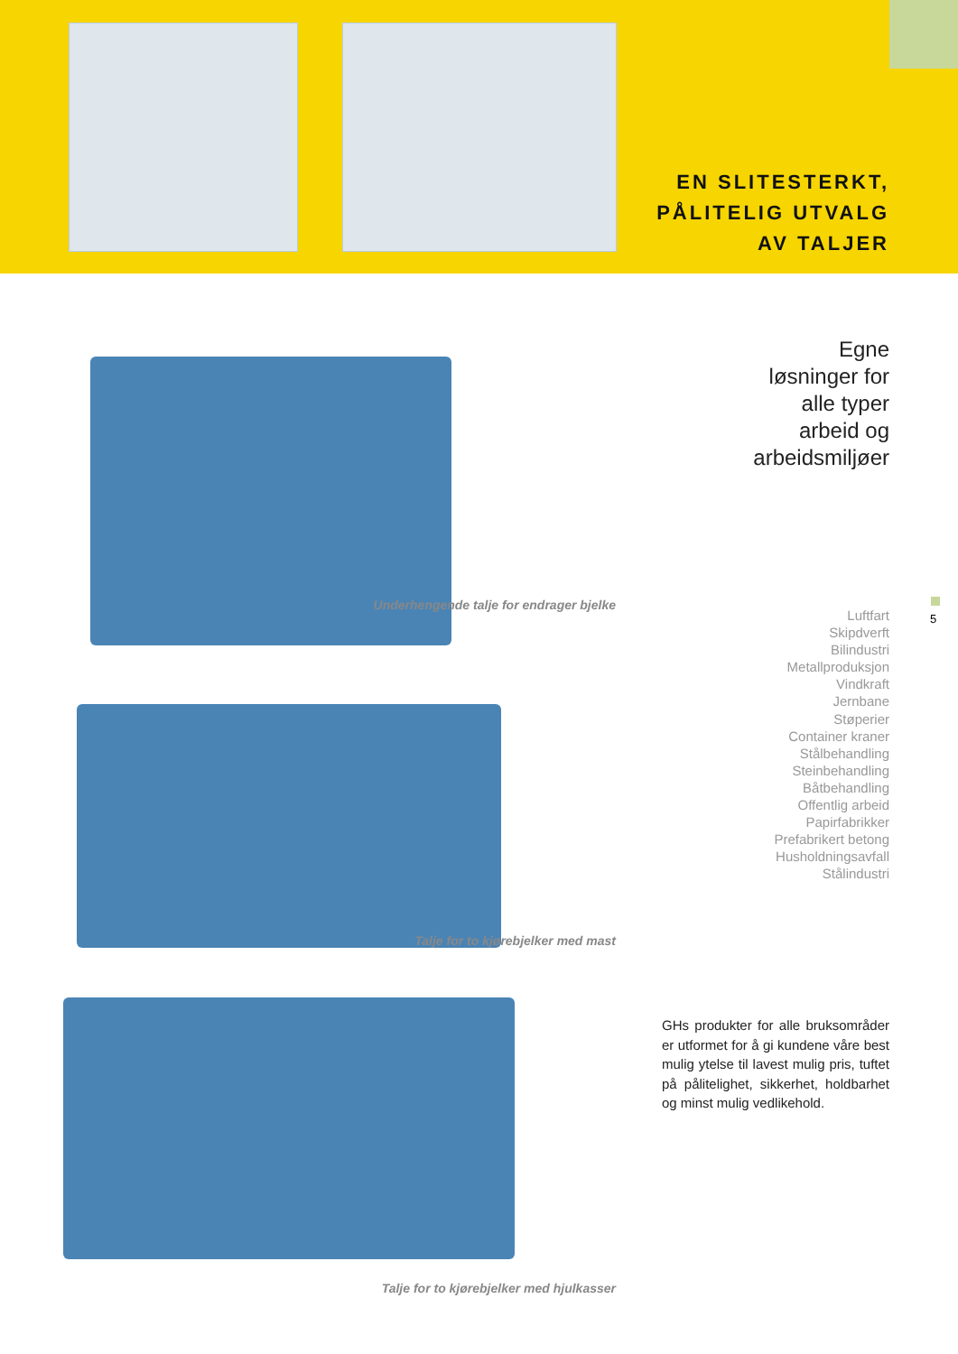EN SLITESTERKT,
PÅLITELIG UTVALG
AV TALJER
Underhengende talje for endrager bjelke
Talje for to kjørebjelker med mast
Talje for to kjørebjelker med hjulkasser
Egne
løsninger for
alle typer
arbeid og
arbeidsmiljøer
5
Luftfart
Skipdverft
Bilindustri
Metallproduksjon
Vindkraft
Jernbane
Støperier
Container kraner
Stålbehandling
Steinbehandling
Båtbehandling
Offentlig arbeid
Papirfabrikker
Prefabrikert betong
Husholdningsavfall
Stålindustri
GHs produkter for alle bruksområder er utformet for å gi kundene våre best mulig ytelse til lavest mulig pris, tuftet på pålitelighet, sikkerhet, holdbarhet og minst mulig vedlikehold.